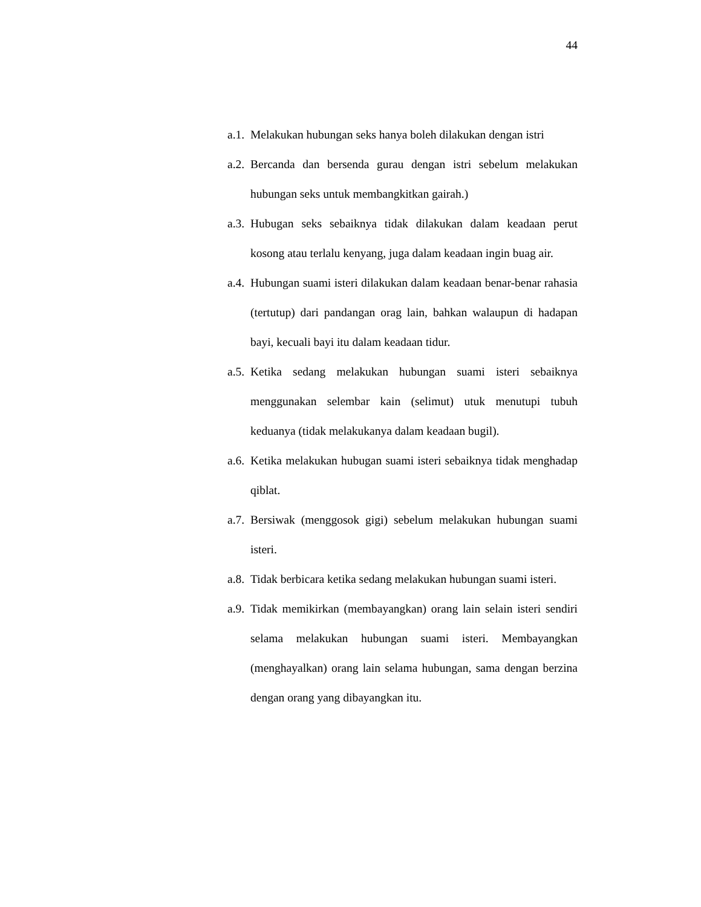44
a.1. Melakukan hubungan seks hanya boleh dilakukan dengan istri
a.2. Bercanda dan bersenda gurau dengan istri sebelum melakukan hubungan seks untuk membangkitkan gairah.)
a.3. Hubugan seks sebaiknya tidak dilakukan dalam keadaan perut kosong atau terlalu kenyang, juga dalam keadaan ingin buag air.
a.4. Hubungan suami isteri dilakukan dalam keadaan benar-benar rahasia (tertutup) dari pandangan orag lain, bahkan walaupun di hadapan bayi, kecuali bayi itu dalam keadaan tidur.
a.5. Ketika sedang melakukan hubungan suami isteri sebaiknya menggunakan selembar kain (selimut) utuk menutupi tubuh keduanya (tidak melakukanya dalam keadaan bugil).
a.6. Ketika melakukan hubugan suami isteri sebaiknya tidak menghadap qiblat.
a.7. Bersiwak (menggosok gigi) sebelum melakukan hubungan suami isteri.
a.8. Tidak berbicara ketika sedang melakukan hubungan suami isteri.
a.9. Tidak memikirkan (membayangkan) orang lain selain isteri sendiri selama melakukan hubungan suami isteri. Membayangkan (menghayalkan) orang lain selama hubungan, sama dengan berzina dengan orang yang dibayangkan itu.